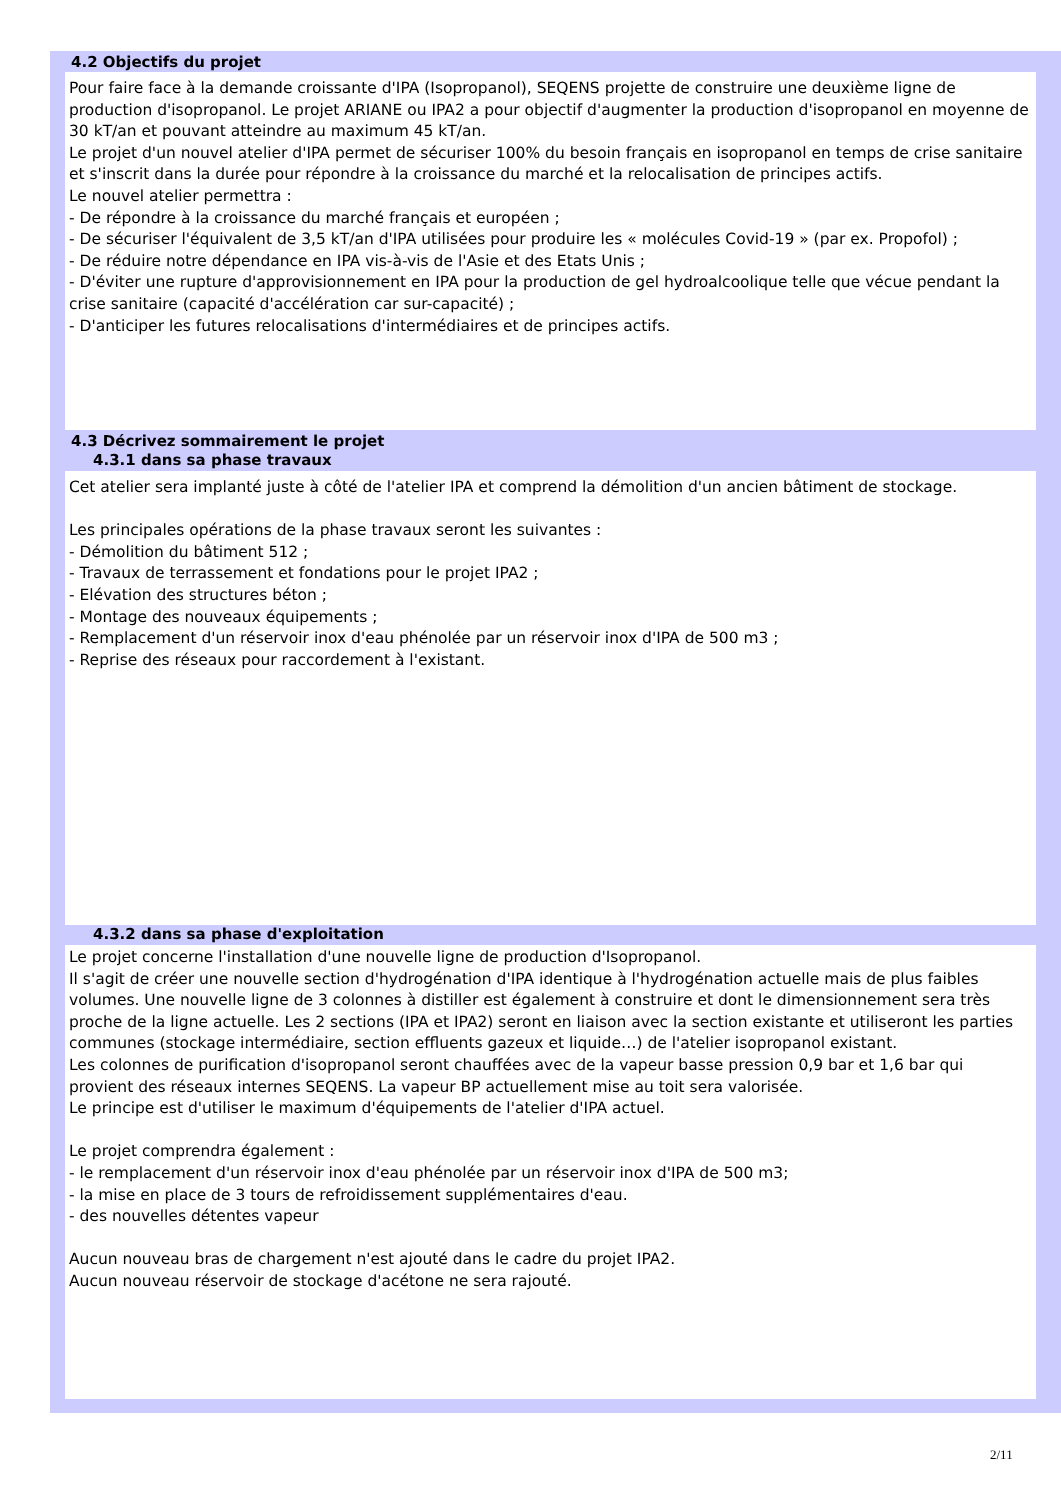4.2 Objectifs du projet
Pour faire face à la demande croissante d'IPA (Isopropanol), SEQENS projette de construire une deuxième ligne de production d'isopropanol. Le projet ARIANE ou IPA2 a pour objectif d'augmenter la production d'isopropanol en moyenne de 30 kT/an et pouvant atteindre au maximum 45 kT/an.
Le projet d'un nouvel atelier d'IPA permet de sécuriser 100% du besoin français en isopropanol en temps de crise sanitaire et s'inscrit dans la durée pour répondre à la croissance du marché et la relocalisation de principes actifs.
Le nouvel atelier permettra :
- De répondre à la croissance du marché français et européen ;
- De sécuriser l'équivalent de 3,5 kT/an d'IPA utilisées pour produire les « molécules Covid-19 » (par ex. Propofol) ;
- De réduire notre dépendance en IPA vis-à-vis de l'Asie et des Etats Unis ;
- D'éviter une rupture d'approvisionnement en IPA pour la production de gel hydroalcoolique telle que vécue pendant la crise sanitaire (capacité d'accélération car sur-capacité) ;
- D'anticiper les futures relocalisations d'intermédiaires et de principes actifs.
4.3 Décrivez sommairement le projet
4.3.1 dans sa phase travaux
Cet atelier sera implanté juste à côté de l'atelier IPA et comprend la démolition d'un ancien bâtiment de stockage.
Les principales opérations de la phase travaux seront les suivantes :
- Démolition du bâtiment 512 ;
- Travaux de terrassement et fondations pour le projet IPA2 ;
- Elévation des structures béton ;
- Montage des nouveaux équipements ;
- Remplacement d'un réservoir inox d'eau phénolée par un réservoir inox d'IPA de 500 m3 ;
- Reprise des réseaux pour raccordement à l'existant.
4.3.2 dans sa phase d'exploitation
Le projet concerne l'installation d'une nouvelle ligne de production d'Isopropanol.
Il s'agit de créer une nouvelle section d'hydrogénation d'IPA identique à l'hydrogénation actuelle mais de plus faibles volumes. Une nouvelle ligne de 3 colonnes à distiller est également à construire et dont le dimensionnement sera très proche de la ligne actuelle. Les 2 sections (IPA et IPA2) seront en liaison avec la section existante et utiliseront les parties communes (stockage intermédiaire, section effluents gazeux et liquide…) de l'atelier isopropanol existant.
Les colonnes de purification d'isopropanol seront chauffées avec de la vapeur basse pression 0,9 bar et 1,6 bar qui provient des réseaux internes SEQENS. La vapeur BP actuellement mise au toit sera valorisée.
Le principe est d'utiliser le maximum d'équipements de l'atelier d'IPA actuel.
Le projet comprendra également :
- le remplacement d'un réservoir inox d'eau phénolée par un réservoir inox d'IPA de 500 m3;
- la mise en place de 3 tours de refroidissement supplémentaires d'eau.
- des nouvelles détentes vapeur
Aucun nouveau bras de chargement n'est ajouté dans le cadre du projet IPA2.
Aucun nouveau réservoir de stockage d'acétone ne sera rajouté.
2/11